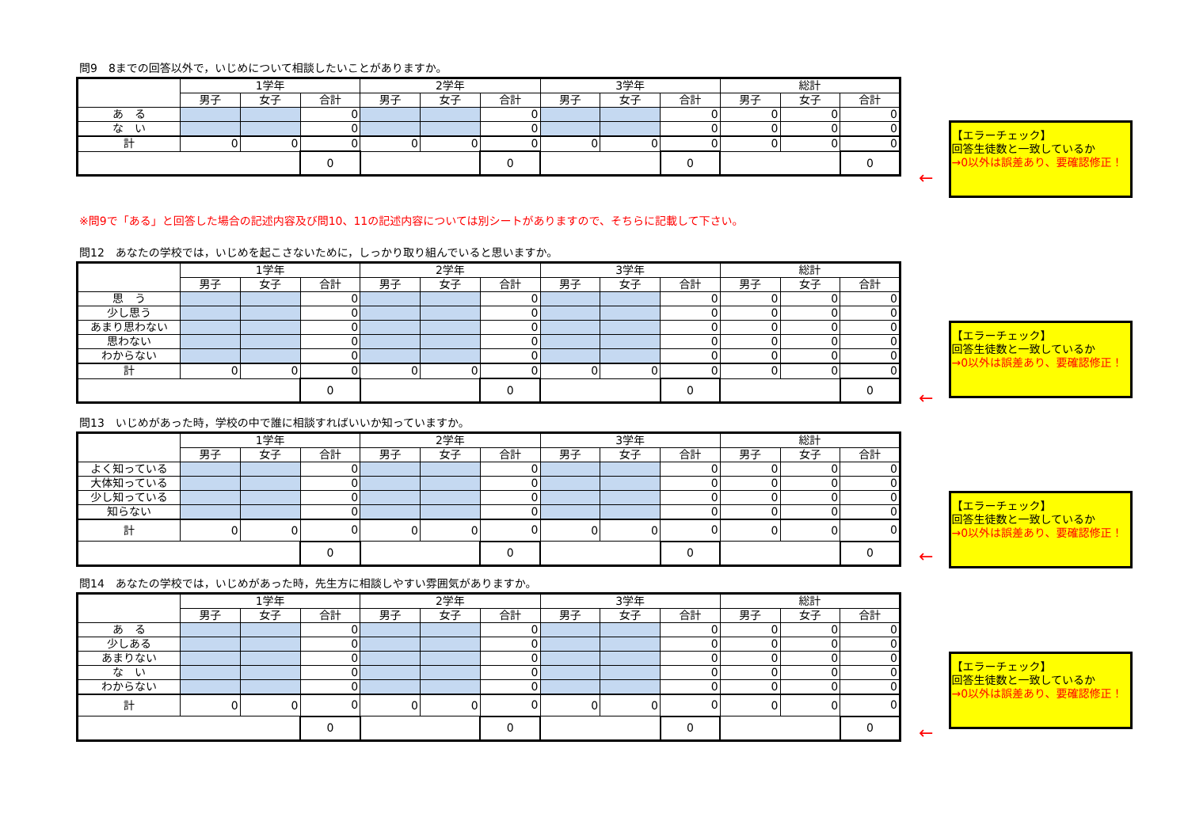問9　8までの回答以外で，いじめについて相談したいことがありますか。
| | 1学年 | | | 2学年 | | | 3学年 | | | 総計 | | |
| --- | --- | --- | --- | --- | --- | --- | --- | --- | --- | --- | --- | --- |
| | 男子 | 女子 | 合計 | 男子 | 女子 | 合計 | 男子 | 女子 | 合計 | 男子 | 女子 | 合計 |
| あ る | | | 0 | | | 0 | | | 0 | 0 | 0 | 0 |
| な い | | | 0 | | | 0 | | | 0 | 0 | 0 | 0 |
| 計 | 0 | 0 | 0 | 0 | 0 | 0 | 0 | 0 | 0 | 0 | 0 | 0 |
| | | | 0 | | | 0 | | | 0 | | | 0 |
←
【エラーチェック】
回答生徒数と一致しているか
→0以外は誤差あり、要確認修正！
※問9で「ある」と回答した場合の記述内容及び問10、11の記述内容については別シートがありますので、そちらに記載して下さい。
問12　あなたの学校では，いじめを起こさないために，しっかり取り組んでいると思いますか。
| | 1学年 | | | 2学年 | | | 3学年 | | | 総計 | | |
| --- | --- | --- | --- | --- | --- | --- | --- | --- | --- | --- | --- | --- |
| | 男子 | 女子 | 合計 | 男子 | 女子 | 合計 | 男子 | 女子 | 合計 | 男子 | 女子 | 合計 |
| 思 う | | | 0 | | | 0 | | | 0 | 0 | 0 | 0 |
| 少し思う | | | 0 | | | 0 | | | 0 | 0 | 0 | 0 |
| あまり思わない | | | 0 | | | 0 | | | 0 | 0 | 0 | 0 |
| 思わない | | | 0 | | | 0 | | | 0 | 0 | 0 | 0 |
| わからない | | | 0 | | | 0 | | | 0 | 0 | 0 | 0 |
| 計 | 0 | 0 | 0 | 0 | 0 | 0 | 0 | 0 | 0 | 0 | 0 | 0 |
| | | | 0 | | | 0 | | | 0 | | | 0 |
←
【エラーチェック】
回答生徒数と一致しているか
→0以外は誤差あり、要確認修正！
問13　いじめがあった時，学校の中で誰に相談すればいいか知っていますか。
| | 1学年 | | | 2学年 | | | 3学年 | | | 総計 | | |
| --- | --- | --- | --- | --- | --- | --- | --- | --- | --- | --- | --- | --- |
| | 男子 | 女子 | 合計 | 男子 | 女子 | 合計 | 男子 | 女子 | 合計 | 男子 | 女子 | 合計 |
| よく知っている | | | 0 | | | 0 | | | 0 | 0 | 0 | 0 |
| 大体知っている | | | 0 | | | 0 | | | 0 | 0 | 0 | 0 |
| 少し知っている | | | 0 | | | 0 | | | 0 | 0 | 0 | 0 |
| 知らない | | | 0 | | | 0 | | | 0 | 0 | 0 | 0 |
| 計 | 0 | 0 | 0 | 0 | 0 | 0 | 0 | 0 | 0 | 0 | 0 | 0 |
| | | | 0 | | | 0 | | | 0 | | | 0 |
←
【エラーチェック】
回答生徒数と一致しているか
→0以外は誤差あり、要確認修正！
問14　あなたの学校では，いじめがあった時，先生方に相談しやすい雰囲気がありますか。
| | 1学年 | | | 2学年 | | | 3学年 | | | 総計 | | |
| --- | --- | --- | --- | --- | --- | --- | --- | --- | --- | --- | --- | --- |
| | 男子 | 女子 | 合計 | 男子 | 女子 | 合計 | 男子 | 女子 | 合計 | 男子 | 女子 | 合計 |
| あ る | | | 0 | | | 0 | | | 0 | 0 | 0 | 0 |
| 少しある | | | 0 | | | 0 | | | 0 | 0 | 0 | 0 |
| あまりない | | | 0 | | | 0 | | | 0 | 0 | 0 | 0 |
| な い | | | 0 | | | 0 | | | 0 | 0 | 0 | 0 |
| わからない | | | 0 | | | 0 | | | 0 | 0 | 0 | 0 |
| 計 | 0 | 0 | 0 | 0 | 0 | 0 | 0 | 0 | 0 | 0 | 0 | 0 |
| | | | 0 | | | 0 | | | 0 | | | 0 |
←
【エラーチェック】
回答生徒数と一致しているか
→0以外は誤差あり、要確認修正！